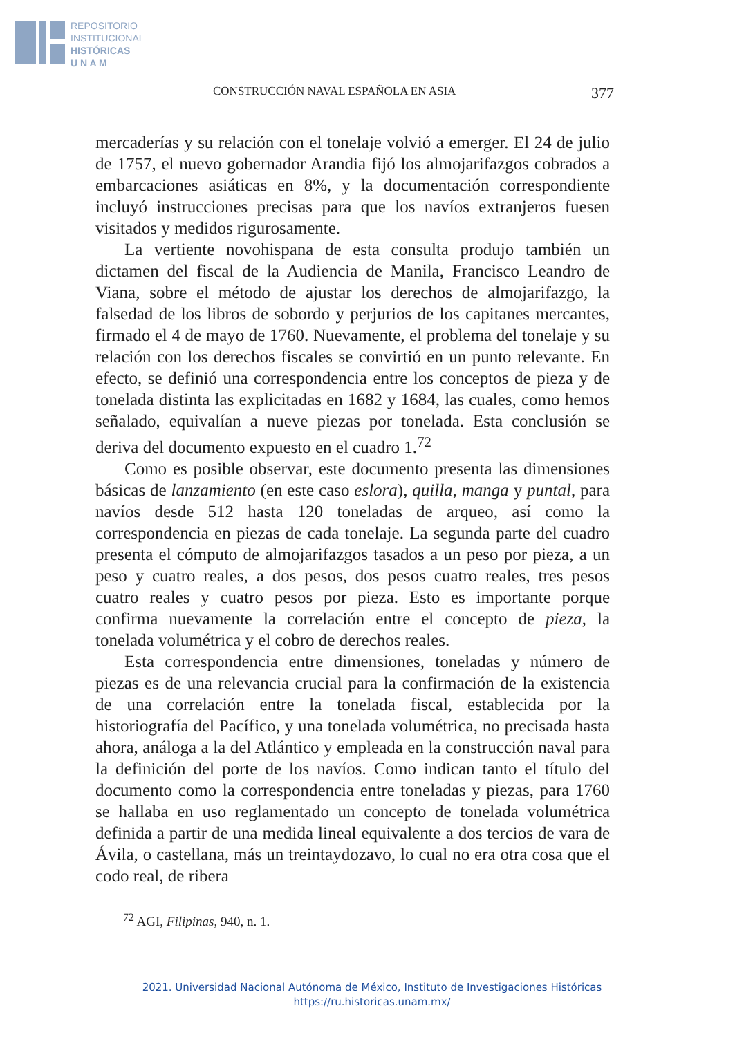REPOSITORIO
INSTITUCIONAL
HISTÓRICAS
U N A M
CONSTRUCCIÓN NAVAL ESPAÑOLA EN ASIA 377
mercaderías y su relación con el tonelaje volvió a emerger. El 24 de julio de 1757, el nuevo gobernador Arandia fijó los almojarifazgos cobrados a embarcaciones asiáticas en 8%, y la documentación correspondiente incluyó instrucciones precisas para que los navíos extranjeros fuesen visitados y medidos rigurosamente.
La vertiente novohispana de esta consulta produjo también un dictamen del fiscal de la Audiencia de Manila, Francisco Leandro de Viana, sobre el método de ajustar los derechos de almojarifazgo, la falsedad de los libros de sobordo y perjurios de los capitanes mercantes, firmado el 4 de mayo de 1760. Nuevamente, el problema del tonelaje y su relación con los derechos fiscales se convirtió en un punto relevante. En efecto, se definió una correspondencia entre los conceptos de pieza y de tonelada distinta las explicitadas en 1682 y 1684, las cuales, como hemos señalado, equivalían a nueve piezas por tonelada. Esta conclusión se deriva del documento expuesto en el cuadro 1.<sup>72</sup>
Como es posible observar, este documento presenta las dimensiones básicas de lanzamiento (en este caso eslora), quilla, manga y puntal, para navíos desde 512 hasta 120 toneladas de arqueo, así como la correspondencia en piezas de cada tonelaje. La segunda parte del cuadro presenta el cómputo de almojarifazgos tasados a un peso por pieza, a un peso y cuatro reales, a dos pesos, dos pesos cuatro reales, tres pesos cuatro reales y cuatro pesos por pieza. Esto es importante porque confirma nuevamente la correlación entre el concepto de pieza, la tonelada volumétrica y el cobro de derechos reales.
Esta correspondencia entre dimensiones, toneladas y número de piezas es de una relevancia crucial para la confirmación de la existencia de una correlación entre la tonelada fiscal, establecida por la historiografía del Pacífico, y una tonelada volumétrica, no precisada hasta ahora, análoga a la del Atlántico y empleada en la construcción naval para la definición del porte de los navíos. Como indican tanto el título del documento como la correspondencia entre toneladas y piezas, para 1760 se hallaba en uso reglamentado un concepto de tonelada volumétrica definida a partir de una medida lineal equivalente a dos tercios de vara de Ávila, o castellana, más un treintaydozavo, lo cual no era otra cosa que el codo real, de ribera
<sup>72</sup> AGI, Filipinas, 940, n. 1.
2021. Universidad Nacional Autónoma de México, Instituto de Investigaciones Históricas
https://ru.historicas.unam.mx/